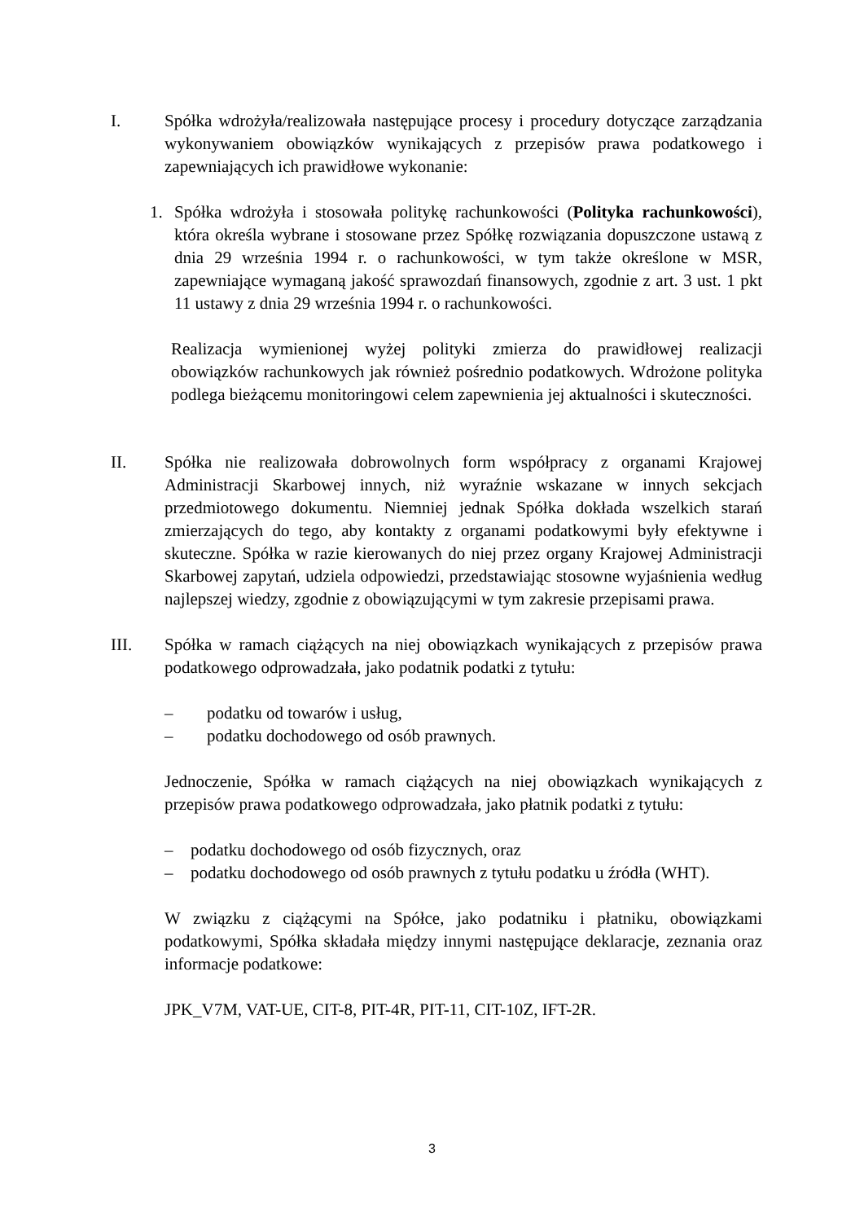I. Spółka wdrożyła/realizowała następujące procesy i procedury dotyczące zarządzania wykonywaniem obowiązków wynikających z przepisów prawa podatkowego i zapewniających ich prawidłowe wykonanie:
1. Spółka wdrożyła i stosowała politykę rachunkowości (Polityka rachunkowości), która określa wybrane i stosowane przez Spółkę rozwiązania dopuszczone ustawą z dnia 29 września 1994 r. o rachunkowości, w tym także określone w MSR, zapewniające wymaganą jakość sprawozdań finansowych, zgodnie z art. 3 ust. 1 pkt 11 ustawy z dnia 29 września 1994 r. o rachunkowości.
Realizacja wymienionej wyżej polityki zmierza do prawidłowej realizacji obowiązków rachunkowych jak również pośrednio podatkowych. Wdrożone polityka podlega bieżącemu monitoringowi celem zapewnienia jej aktualności i skuteczności.
II. Spółka nie realizowała dobrowolnych form współpracy z organami Krajowej Administracji Skarbowej innych, niż wyraźnie wskazane w innych sekcjach przedmiotowego dokumentu. Niemniej jednak Spółka dokłada wszelkich starań zmierzających do tego, aby kontakty z organami podatkowymi były efektywne i skuteczne. Spółka w razie kierowanych do niej przez organy Krajowej Administracji Skarbowej zapytań, udziela odpowiedzi, przedstawiając stosowne wyjaśnienia według najlepszej wiedzy, zgodnie z obowiązującymi w tym zakresie przepisami prawa.
III. Spółka w ramach ciążących na niej obowiązkach wynikających z przepisów prawa podatkowego odprowadzała, jako podatnik podatki z tytułu:
– podatku od towarów i usług,
– podatku dochodowego od osób prawnych.
Jednoczenie, Spółka w ramach ciążących na niej obowiązkach wynikających z przepisów prawa podatkowego odprowadzała, jako płatnik podatki z tytułu:
– podatku dochodowego od osób fizycznych, oraz
– podatku dochodowego od osób prawnych z tytułu podatku u źródła (WHT).
W związku z ciążącymi na Spółce, jako podatniku i płatniku, obowiązkami podatkowymi, Spółka składała między innymi następujące deklaracje, zeznania oraz informacje podatkowe:
JPK_V7M, VAT-UE, CIT-8, PIT-4R, PIT-11, CIT-10Z, IFT-2R.
3